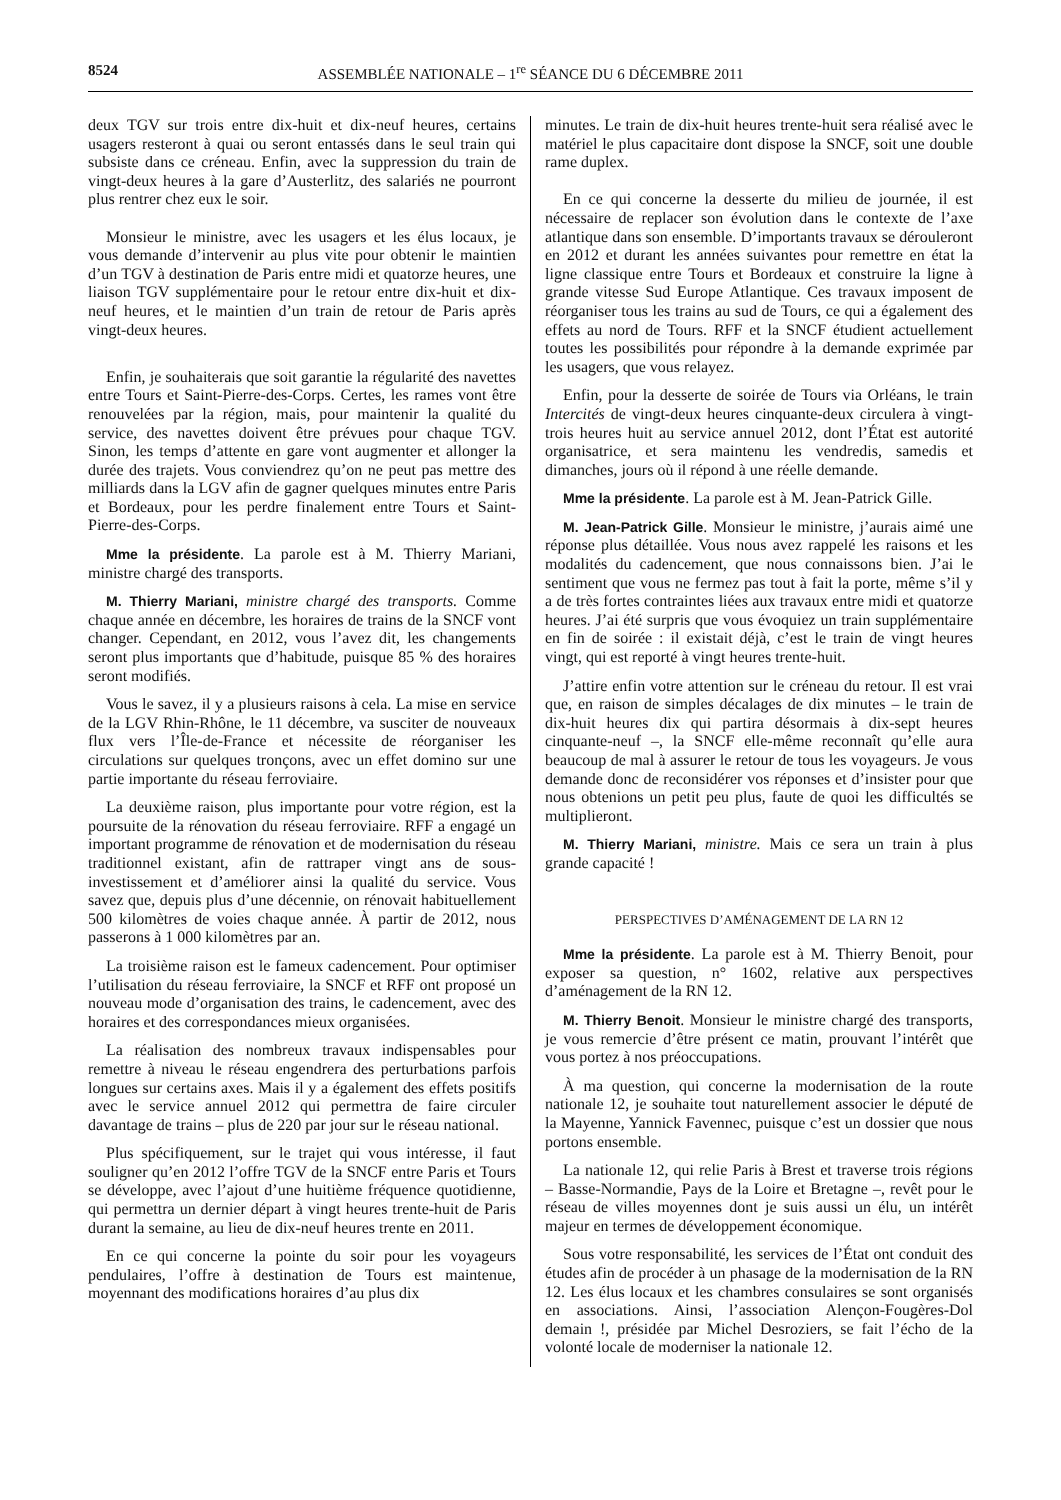8524 ASSEMBLÉE NATIONALE – 1<sup>re</sup> SÉANCE DU 6 DÉCEMBRE 2011
deux TGV sur trois entre dix-huit et dix-neuf heures, certains usagers resteront à quai ou seront entassés dans le seul train qui subsiste dans ce créneau. Enfin, avec la suppression du train de vingt-deux heures à la gare d’Austerlitz, des salariés ne pourront plus rentrer chez eux le soir.
Monsieur le ministre, avec les usagers et les élus locaux, je vous demande d’intervenir au plus vite pour obtenir le maintien d’un TGV à destination de Paris entre midi et quatorze heures, une liaison TGV supplémentaire pour le retour entre dix-huit et dix-neuf heures, et le maintien d’un train de retour de Paris après vingt-deux heures.
Enfin, je souhaiterais que soit garantie la régularité des navettes entre Tours et Saint-Pierre-des-Corps. Certes, les rames vont être renouvelées par la région, mais, pour maintenir la qualité du service, des navettes doivent être prévues pour chaque TGV. Sinon, les temps d’attente en gare vont augmenter et allonger la durée des trajets. Vous conviendrez qu’on ne peut pas mettre des milliards dans la LGV afin de gagner quelques minutes entre Paris et Bordeaux, pour les perdre finalement entre Tours et Saint-Pierre-des-Corps.
Mme la présidente. La parole est à M. Thierry Mariani, ministre chargé des transports.
M. Thierry Mariani, ministre chargé des transports. Comme chaque année en décembre, les horaires de trains de la SNCF vont changer. Cependant, en 2012, vous l’avez dit, les changements seront plus importants que d’habitude, puisque 85 % des horaires seront modifiés.
Vous le savez, il y a plusieurs raisons à cela. La mise en service de la LGV Rhin-Rhône, le 11 décembre, va susciter de nouveaux flux vers l’Île-de-France et nécessite de réorganiser les circulations sur quelques tronçons, avec un effet domino sur une partie importante du réseau ferroviaire.
La deuxième raison, plus importante pour votre région, est la poursuite de la rénovation du réseau ferroviaire. RFF a engagé un important programme de rénovation et de modernisation du réseau traditionnel existant, afin de rattraper vingt ans de sous-investissement et d’améliorer ainsi la qualité du service. Vous savez que, depuis plus d’une décennie, on rénovait habituellement 500 kilomètres de voies chaque année. À partir de 2012, nous passerons à 1 000 kilomètres par an.
La troisième raison est le fameux cadencement. Pour optimiser l’utilisation du réseau ferroviaire, la SNCF et RFF ont proposé un nouveau mode d’organisation des trains, le cadencement, avec des horaires et des correspondances mieux organisées.
La réalisation des nombreux travaux indispensables pour remettre à niveau le réseau engendrera des perturbations parfois longues sur certains axes. Mais il y a également des effets positifs avec le service annuel 2012 qui permettra de faire circuler davantage de trains – plus de 220 par jour sur le réseau national.
Plus spécifiquement, sur le trajet qui vous intéresse, il faut souligner qu’en 2012 l’offre TGV de la SNCF entre Paris et Tours se développe, avec l’ajout d’une huitième fréquence quotidienne, qui permettra un dernier départ à vingt heures trente-huit de Paris durant la semaine, au lieu de dix-neuf heures trente en 2011.
En ce qui concerne la pointe du soir pour les voyageurs pendulaires, l’offre à destination de Tours est maintenue, moyennant des modifications horaires d’au plus dix
minutes. Le train de dix-huit heures trente-huit sera réalisé avec le matériel le plus capacitaire dont dispose la SNCF, soit une double rame duplex.
En ce qui concerne la desserte du milieu de journée, il est nécessaire de replacer son évolution dans le contexte de l’axe atlantique dans son ensemble. D’importants travaux se dérouleront en 2012 et durant les années suivantes pour remettre en état la ligne classique entre Tours et Bordeaux et construire la ligne à grande vitesse Sud Europe Atlantique. Ces travaux imposent de réorganiser tous les trains au sud de Tours, ce qui a également des effets au nord de Tours. RFF et la SNCF étudient actuellement toutes les possibilités pour répondre à la demande exprimée par les usagers, que vous relayez.
Enfin, pour la desserte de soirée de Tours via Orléans, le train Intercités de vingt-deux heures cinquante-deux circulera à vingt-trois heures huit au service annuel 2012, dont l’État est autorité organisatrice, et sera maintenu les vendredis, samedis et dimanches, jours où il répond à une réelle demande.
Mme la présidente. La parole est à M. Jean-Patrick Gille.
M. Jean-Patrick Gille. Monsieur le ministre, j’aurais aimé une réponse plus détaillée. Vous nous avez rappelé les raisons et les modalités du cadencement, que nous connaissons bien. J’ai le sentiment que vous ne fermez pas tout à fait la porte, même s’il y a de très fortes contraintes liées aux travaux entre midi et quatorze heures. J’ai été surpris que vous évoquiez un train supplémentaire en fin de soirée : il existait déjà, c’est le train de vingt heures vingt, qui est reporté à vingt heures trente-huit.
J’attire enfin votre attention sur le créneau du retour. Il est vrai que, en raison de simples décalages de dix minutes – le train de dix-huit heures dix qui partira désormais à dix-sept heures cinquante-neuf –, la SNCF elle-même reconnaît qu’elle aura beaucoup de mal à assurer le retour de tous les voyageurs. Je vous demande donc de reconsidérer vos réponses et d’insister pour que nous obtenions un petit peu plus, faute de quoi les difficultés se multiplieront.
M. Thierry Mariani, ministre. Mais ce sera un train à plus grande capacité !
PERSPECTIVES D’AMÉNAGEMENT DE LA RN 12
Mme la présidente. La parole est à M. Thierry Benoit, pour exposer sa question, n° 1602, relative aux perspectives d’aménagement de la RN 12.
M. Thierry Benoit. Monsieur le ministre chargé des transports, je vous remercie d’être présent ce matin, prouvant l’intérêt que vous portez à nos préoccupations.
À ma question, qui concerne la modernisation de la route nationale 12, je souhaite tout naturellement associer le député de la Mayenne, Yannick Favennec, puisque c’est un dossier que nous portons ensemble.
La nationale 12, qui relie Paris à Brest et traverse trois régions – Basse-Normandie, Pays de la Loire et Bretagne –, revêt pour le réseau de villes moyennes dont je suis aussi un élu, un intérêt majeur en termes de développement économique.
Sous votre responsabilité, les services de l’État ont conduit des études afin de procéder à un phasage de la modernisation de la RN 12. Les élus locaux et les chambres consulaires se sont organisés en associations. Ainsi, l’association Alençon-Fougères-Dol demain !, présidée par Michel Desroziers, se fait l’écho de la volonté locale de moderniser la nationale 12.